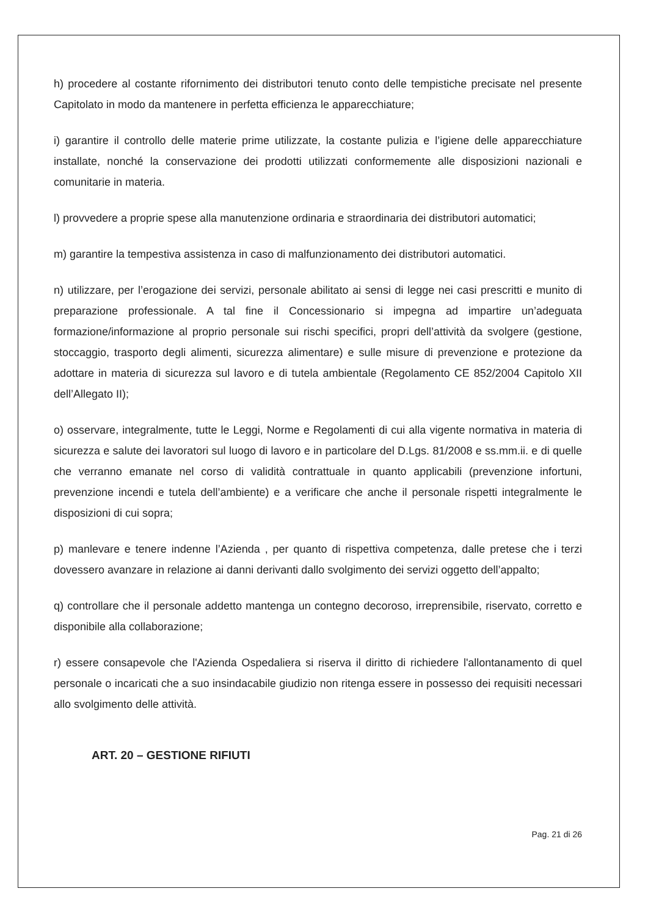h) procedere al costante rifornimento dei distributori tenuto conto delle tempistiche precisate nel presente Capitolato in modo da mantenere in perfetta efficienza le apparecchiature;
i) garantire il controllo delle materie prime utilizzate, la costante pulizia e l’igiene delle apparecchiature installate, nonché la conservazione dei prodotti utilizzati conformemente alle disposizioni nazionali e comunitarie in materia.
l) provvedere a proprie spese alla manutenzione ordinaria e straordinaria dei distributori automatici;
m) garantire la tempestiva assistenza in caso di malfunzionamento dei distributori automatici.
n) utilizzare, per l’erogazione dei servizi, personale abilitato ai sensi di legge nei casi prescritti e munito di preparazione professionale. A tal fine il Concessionario si impegna ad impartire un’adeguata formazione/informazione al proprio personale sui rischi specifici, propri dell’attività da svolgere (gestione, stoccaggio, trasporto degli alimenti, sicurezza alimentare) e sulle misure di prevenzione e protezione da adottare in materia di sicurezza sul lavoro e di tutela ambientale (Regolamento CE 852/2004 Capitolo XII dell’Allegato II);
o) osservare, integralmente, tutte le Leggi, Norme e Regolamenti di cui alla vigente normativa in materia di sicurezza e salute dei lavoratori sul luogo di lavoro e in particolare del D.Lgs. 81/2008 e ss.mm.ii. e di quelle che verranno emanate nel corso di validità contrattuale in quanto applicabili (prevenzione infortuni, prevenzione incendi e tutela dell’ambiente) e a verificare che anche il personale rispetti integralmente le disposizioni di cui sopra;
p) manlevare e tenere indenne l’Azienda , per quanto di rispettiva competenza, dalle pretese che i terzi dovessero avanzare in relazione ai danni derivanti dallo svolgimento dei servizi oggetto dell’appalto;
q) controllare che il personale addetto mantenga un contegno decoroso, irreprensibile, riservato, corretto e disponibile alla collaborazione;
r) essere consapevole che l'Azienda Ospedaliera si riserva il diritto di richiedere l'allontanamento di quel personale o incaricati che a suo insindacabile giudizio non ritenga essere in possesso dei requisiti necessari allo svolgimento delle attività.
ART. 20 – GESTIONE RIFIUTI
Pag. 21 di 26